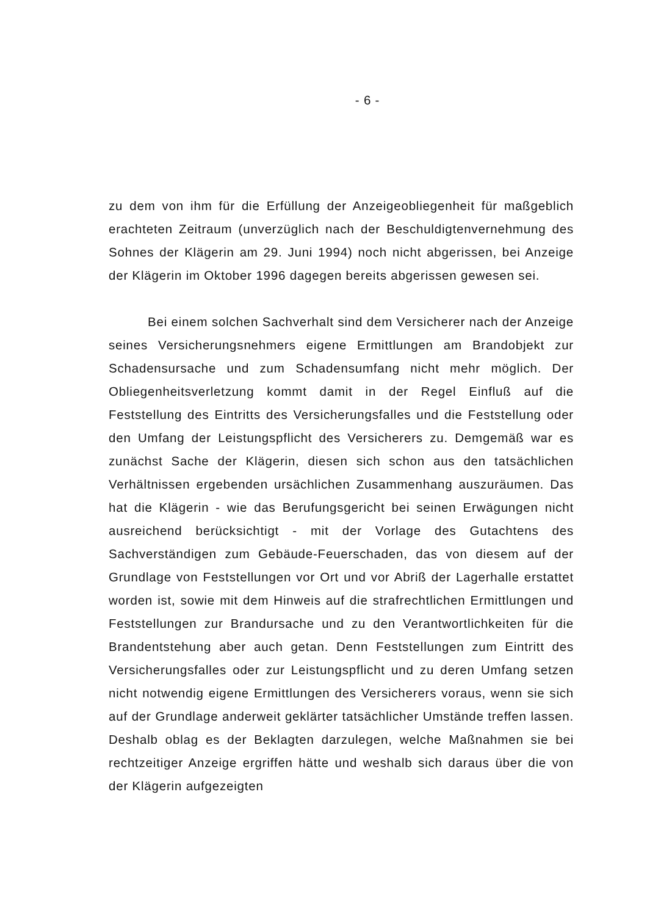- 6 -
zu dem von ihm für die Erfüllung der Anzeigeobliegenheit für maßgeblich erachteten Zeitraum (unverzüglich nach der Beschuldigtenvernehmung des Sohnes der Klägerin am 29. Juni 1994) noch nicht abgerissen, bei Anzeige der Klägerin im Oktober 1996 dagegen bereits abgerissen gewesen sei.
Bei einem solchen Sachverhalt sind dem Versicherer nach der Anzeige seines Versicherungsnehmers eigene Ermittlungen am Brandobjekt zur Schadensursache und zum Schadensumfang nicht mehr möglich. Der Obliegenheitsverletzung kommt damit in der Regel Einfluß auf die Feststellung des Eintritts des Versicherungsfalles und die Feststellung oder den Umfang der Leistungspflicht des Versicherers zu. Demgemäß war es zunächst Sache der Klägerin, diesen sich schon aus den tatsächlichen Verhältnissen ergebenden ursächlichen Zusammenhang auszuräumen. Das hat die Klägerin - wie das Berufungsgericht bei seinen Erwägungen nicht ausreichend berücksichtigt - mit der Vorlage des Gutachtens des Sachverständigen zum Gebäude-Feuerschaden, das von diesem auf der Grundlage von Feststellungen vor Ort und vor Abriß der Lagerhalle erstattet worden ist, sowie mit dem Hinweis auf die strafrechtlichen Ermittlungen und Feststellungen zur Brandursache und zu den Verantwortlichkeiten für die Brandentstehung aber auch getan. Denn Feststellungen zum Eintritt des Versicherungsfalles oder zur Leistungspflicht und zu deren Umfang setzen nicht notwendig eigene Ermittlungen des Versicherers voraus, wenn sie sich auf der Grundlage anderweit geklärter tatsächlicher Umstände treffen lassen. Deshalb oblag es der Beklagten darzulegen, welche Maßnahmen sie bei rechtzeitiger Anzeige ergriffen hätte und weshalb sich daraus über die von der Klägerin aufgezeigten